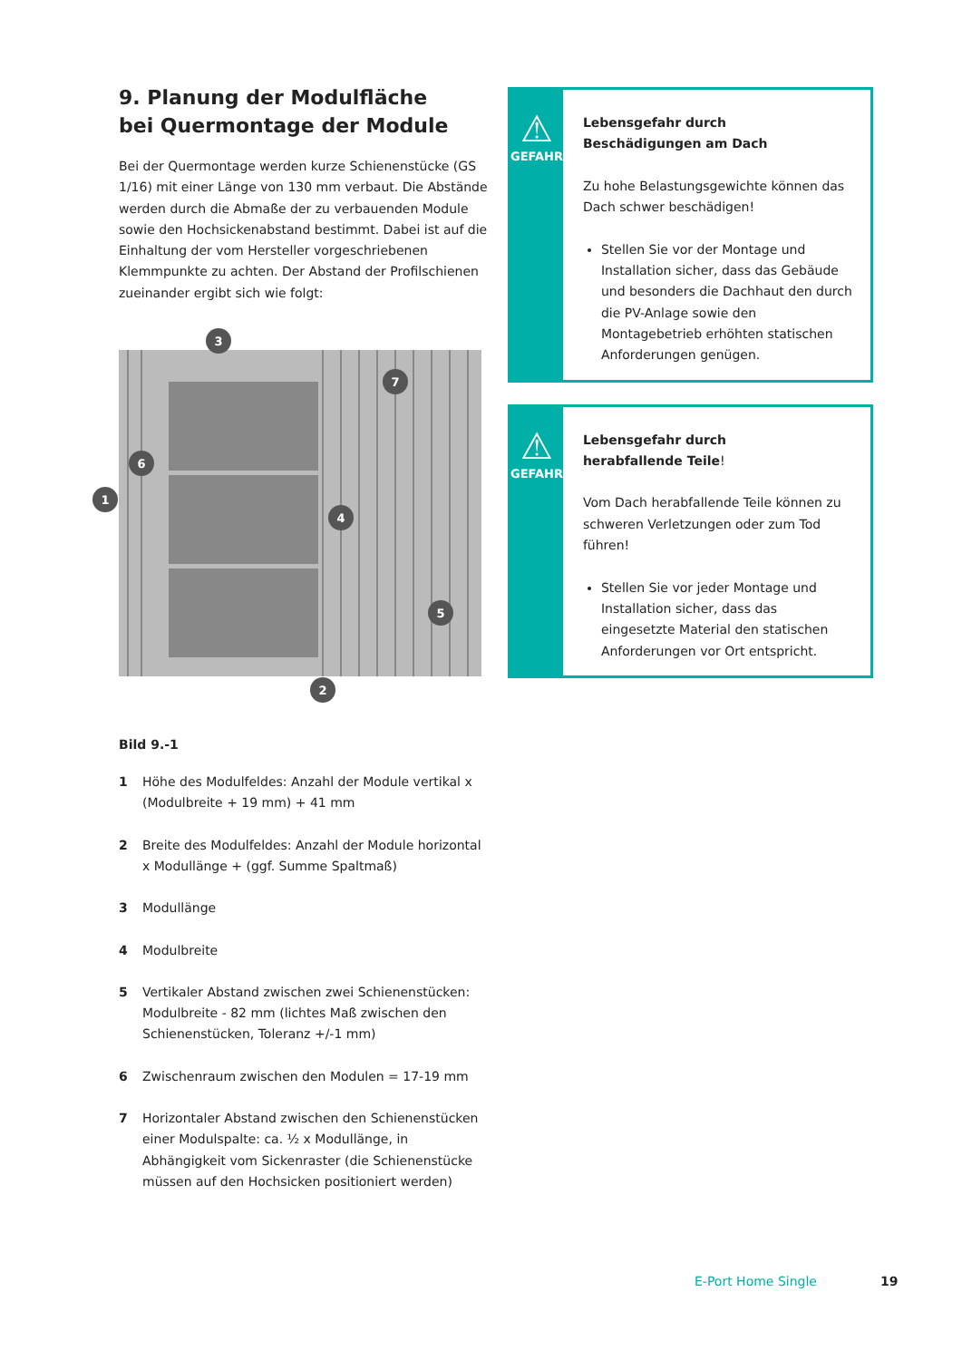9. Planung der Modulfläche
bei Quermontage der Module
Bei der Quermontage werden kurze Schienenstücke (GS 1/16) mit einer Länge von 130 mm verbaut. Die Abstände werden durch die Abmaße der zu verbauenden Module sowie den Hochsickenabstand bestimmt. Dabei ist auf die Einhaltung der vom Hersteller vorgeschriebenen Klemmpunkte zu achten. Der Abstand der Profilschienen zueinander ergibt sich wie folgt:
3
1
2
4
5
6
7
Bild 9.-1
1 Höhe des Modulfeldes: Anzahl der Module vertikal x (Modulbreite + 19 mm) + 41 mm
2 Breite des Modulfeldes: Anzahl der Module horizontal x Modullänge + (ggf. Summe Spaltmaß)
3 Modullänge
4 Modulbreite
5 Vertikaler Abstand zwischen zwei Schienenstücken: Modulbreite - 82 mm (lichtes Maß zwischen den Schienenstücken, Toleranz +/-1 mm)
6 Zwischenraum zwischen den Modulen = 17-19 mm
7 Horizontaler Abstand zwischen den Schienenstücken einer Modulspalte: ca. ½ x Modullänge, in Abhängigkeit vom Sickenraster (die Schienenstücke müssen auf den Hochsicken positioniert werden)
⚠
GEFAHR
Lebensgefahr durch
Beschädigungen am Dach
Zu hohe Belastungsgewichte können das Dach schwer beschädigen!
Stellen Sie vor der Montage und Installation sicher, dass das Gebäude und besonders die Dachhaut den durch die PV-Anlage sowie den Montagebetrieb erhöhten statischen Anforderungen genügen.
⚠
GEFAHR
Lebensgefahr durch
herabfallende Teile!
Vom Dach herabfallende Teile können zu schweren Verletzungen oder zum Tod führen!
Stellen Sie vor jeder Montage und Installation sicher, dass das eingesetzte Material den statischen Anforderungen vor Ort entspricht.
E-Port Home Single 19